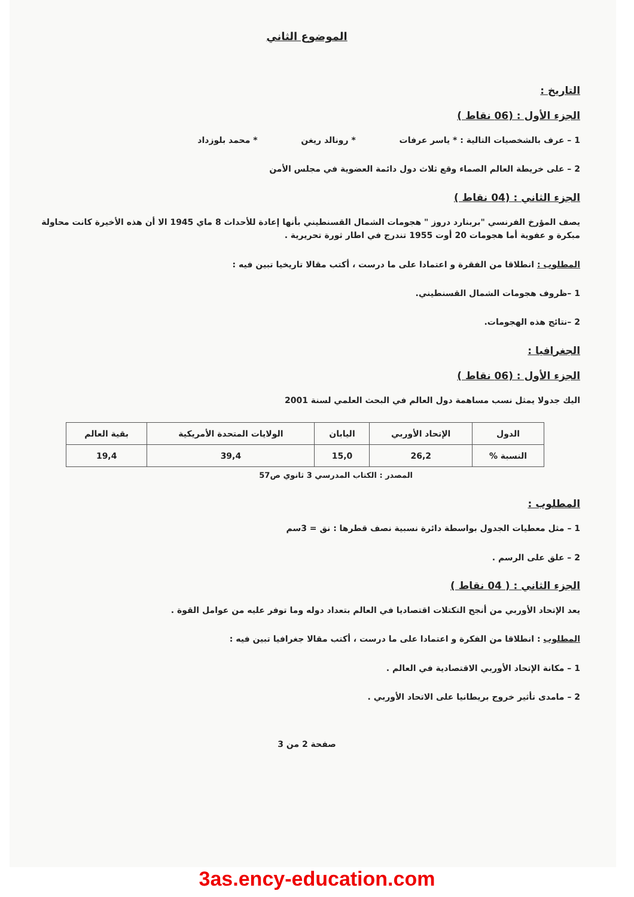الموضوع الثاني
التاريخ :
الجزء الأول : (06 نقاط )
1 – عرف بالشخصيات التالية : * ياسر عرفات
* رونالد ريغن * محمد بلوزداد
2 – على خريطة العالم الصماء وقع ثلاث دول دائمة العضوية في مجلس الأمن
الجزء الثاني : (04 نقاط )
يصف المؤرخ الفرنسي "بربنارد دروز " هجومات الشمال القسنطيني بأنها إعادة للأحداث 8 ماي 1945 الا أن هذه الأخيرة كانت محاولة مبكرة و عفوية أما هجومات 20 أوت 1955 تندرج في اطار ثورة تحريرية .
المطلوب : انطلاقا من الفقرة و اعتمادا على ما درست ، أكتب مقالا تاريخيا تبين فيه :
1 –ظروف هجومات الشمال القسنطيني.
2 –نتائج هذه الهجومات.
الجغرافيا :
الجزء الأول : (06 نقاط )
اليك جدولا يمثل نسب مساهمة دول العالم في البحث العلمي لسنة 2001
| الدول | الإتحاد الأوربي | اليابان | الولايات المتحدة الأمريكية | بقية العالم |
| النسبة % | 26,2 | 15,0 | 39,4 | 19,4 |
المصدر : الكتاب المدرسي 3 ثانوي ص57
المطلوب :
1 – مثل معطيات الجدول بواسطة دائرة نسبية نصف قطرها : نق = 3سم
2 – علق على الرسم .
الجزء الثاني : ( 04 نقاط )
يعد الإتحاد الأوربي من أنجح التكتلات اقتصاديا في العالم بتعداد دوله وما توفر عليه من عوامل القوة .
المطلوب : انطلاقا من الفكرة و اعتمادا على ما درست ، أكتب مقالا جغرافيا تبين فيه :
1 – مكانة الإتحاد الأوربي الاقتصادية في العالم .
2 – مامدى تأثير خروج بريطانيا على الاتحاد الأوربي .
صفحة 2 من 3
3as.ency-education.com